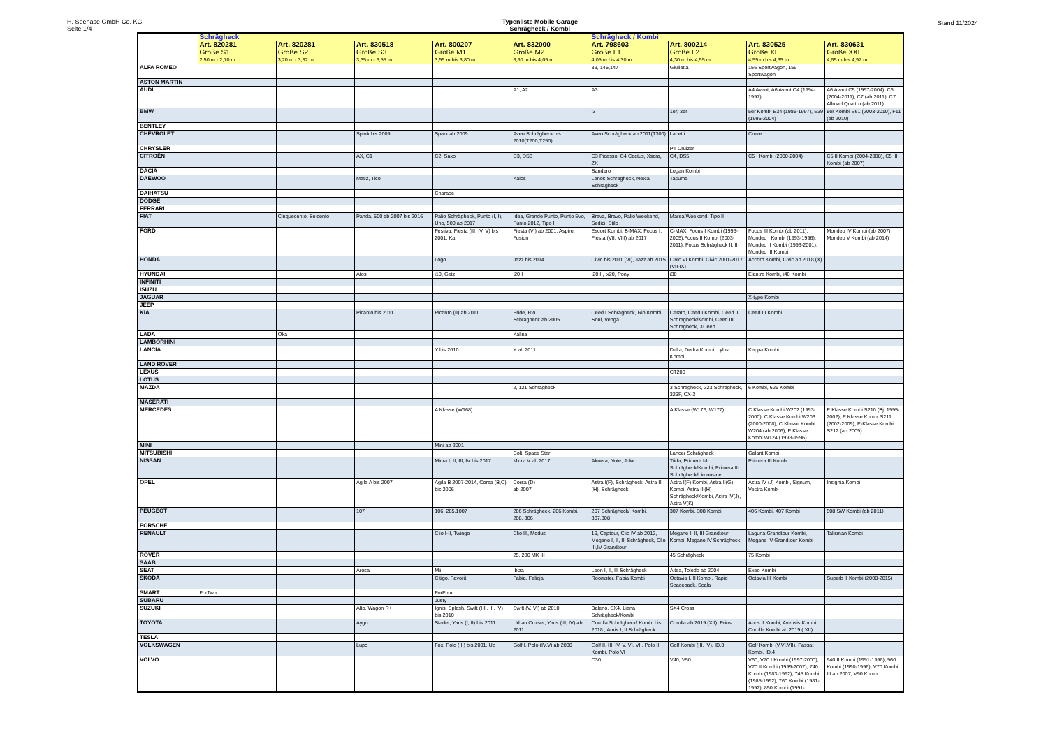H. Seehase GmbH Co. KG
Seite 1/4
Typenliste Mobile Garage
Schrägheck / Kombi
Stand 11/2024
| | Schrägheck | | | | | Schrägheck / Kombi | | | |
| --- | --- | --- | --- | --- | --- | --- | --- | --- | --- |
| | Art. 820281 Größe S1 2,50 m - 2,70 m | Art. 820281 Größe S2 3,20 m - 3,32 m | Art. 830518 Größe S3 3,35 m - 3,55 m | Art. 800207 Größe M1 3,55 m bis 3,80 m | Art. 832000 Größe M2 3,80 m bis 4,05 m | Art. 798603 Größe L1 4,05 m bis 4,30 m | Art. 800214 Größe L2 4,30 m bis 4,55 m | Art. 830525 Größe XL 4,55 m bis 4,85 m | Art. 830631 Größe XXL 4,85 m bis 4,97 m |
| ALFA ROMEO | | | | | | 33, 145,147 | Giulietta | 156 Sportwagon, 159 Sportwagon | |
| ASTON MARTIN | | | | | | | | | |
| AUDI | | | | | A1, A2 | A3 | | A4 Avant, A6 Avant C4 (1994-1997) | A6 Avant C5 (1997-2004), C6 (2004-2011), C7 (ab 2011), C7 Allroad Quattro (ab 2011) |
| BMW | | | | | | i3 | 1er, 3er | 5er Kombi E34 (1988-1997), E39 (1995-2004) | 5er Kombi E61 (2003-2010), F11 (ab 2010) |
| BENTLEY | | | | | | | | | |
| CHEVROLET | | | Spark bis 2009 | Spark ab 2009 | Aveo Schrägheck bis 2010(T200,T250) | Aveo Schrägheck ab 2011(T300) | Lacetti | Cruze | |
| CHRYSLER | | | | | | | PT Cruizer | | |
| CITROËN | | | AX, C1 | C2, Saxo | C3, DS3 | C3 Picasso, C4 Cactus, Xsara, ZX | C4, DS5 | C5 I Kombi (2000-2004) | C5 II Kombi (2004-2008), C5 III Kombi (ab 2007) |
| DACIA | | | | | | Sandero | Logan Kombi | | |
| DAEWOO | | | Matiz, Tico | | Kalos | Lanos Schrägheck, Nexia Schrägheck | Tacuma | | |
| DAIHATSU | | | | Charade | | | | | |
| DODGE | | | | | | | | | |
| FERRARI | | | | | | | | | |
| FIAT | | Cinquecento, Seicento | Panda, 500 ab 2007 bis 2016 | Palio Schrägheck, Punto (I,II), Uno, 500 ab 2017 | Idea, Grande Punto, Punto Evo, Punto 2012, Tipo I | Brava, Bravo, Palio Weekend, Sedici, Stilo | Marea Weekend, Tipo II | | |
| FORD | | | | Festiva, Fiesta (III, IV, V) bis 2001, Ka | Fiesta (VI) ab 2001, Aspire, Fusion | Escort Kombi, B-MAX, Focus I, Fiesta (VII, VIII) ab 2017 | C-MAX, Focus I Kombi (1998-2005),Focus II Kombi (2003-2011), Focus Schrägheck II, III | Focus III Kombi (ab 2011), Mondeo I Kombi (1993-1996), Mondeo II Kombi (1993-2001), Mondeo III Kombi | Mondeo IV Kombi (ab 2007), Mondeo V Kombi (ab 2014) |
| HONDA | | | | Logo | Jazz bis 2014 | Civic bis 2011 (VI), Jazz ab 2015 | Civic VI Kombi, Civic 2001-2017 (VII-IX) | Accord Kombi, Civic ab 2018 (X) | |
| HYUNDAI | | | Atos | i10, Getz | i20 I | i20 II, ix20, Pony | i30 | Elantra Kombi, i40 Kombi | |
| INFINITI | | | | | | | | | |
| ISUZU | | | | | | | | | |
| JAGUAR | | | | | | | | X-type Kombi | |
| JEEP | | | | | | | | | |
| KIA | | | Picanto bis 2011 | Picanto (II) ab 2011 | Pride, Rio Schrägheck ab 2005 | Ceed I Schrägheck, Rio Kombi, Soul, Venga | Cerato, Ceed I Kombi, Ceed II Schrägheck/Kombi, Ceed III Schrägheck, XCeed | Ceed III Kombi | |
| LADA | | Oka | | | Kalina | | | | |
| LAMBORHINI | | | | | | | | | |
| LANCIA | | | | Y bis 2010 | Y ab 2011 | | Delta, Dedra Kombi, Lybra Kombi | Kappa Kombi | |
| LAND ROVER | | | | | | | | | |
| LEXUS | | | | | | | CT200 | | |
| LOTUS | | | | | | | | | |
| MAZDA | | | | | 2, 121 Schrägheck | | 3 Schrägheck, 323 Schrägheck, 323F, CX-3 | 6 Kombi, 626 Kombi | |
| MASERATI | | | | | | | | | |
| MERCEDES | | | | A Klasse (W168) | | | A Klasse (W176, W177) | C Klasse Kombi W202 (1993-2000), C Klasse Kombi W203 (2000-2008), C Klasse Kombi W204 (ab 2006), E Klasse Kombi W124 (1993-1996) | E Klasse Kombi S210 (Bj. 1995-2002), E Klasse Kombi S211 (2002-2009), E-Klasse Kombi S212 (ab 2009) |
| MINI | | | | Mini ab 2001 | | | | | |
| MITSUBISHI | | | | | Colt, Space Star | | Lancer Schrägheck | Galant Kombi | |
| NISSAN | | | | Micra I, II, III, IV bis 2017 | Micra V ab 2017 | Almera, Note, Juke | Tiida, Primera I-II Schrägheck/Kombi, Primera III Schrägheck/Limousine | Primera III Kombi | |
| OPEL | | | Agila A bis 2007 | Agila B 2007-2014, Corsa (B,C) bis 2006 | Corsa (D) ab 2007 | Astra I(F), Schrägheck, Astra III (H), Schrägheck | Astra I(F) Kombi, Astra II(G) Kombi, Astra III(H) Schrägheck/Kombi, Astra IV(J), Astra V(K) | Astra IV (J) Kombi, Signum, Vectra Kombi | Insignia Kombi |
| PEUGEOT | | | 107 | 106, 205,1007 | 206 Schrägheck, 206 Kombi, 208, 306 | 207 Schrägheck/ Kombi, 307,308 | 307 Kombi, 308 Kombi | 406 Kombi, 407 Kombi | 508 SW Kombi (ab 2011) |
| PORSCHE | | | | | | | | | |
| RENAULT | | | | Clio I-II, Twingo | Clio III, Modus | 19, Captour, Clio IV ab 2012, Megane I, II, III Schrägheck, Clio III,IV Grandtour | Megane I, II, III Grandtour Kombi, Megane IV Schrägheck | Laguna Grandtour Kombi, Megane IV Grandtour Kombi | Talisman Kombi |
| ROVER | | | | | 25, 200 MK III | | 45 Schrägheck | 75 Kombi | |
| SAAB | | | | | | | | | |
| SEAT | | | Arosa | Mii | Ibiza | Leon I, II, III Schrägheck | Altea, Toledo ab 2004 | Exeo Kombi | |
| ŠKODA | | | | Citigo, Favorit | Fabia, Felicja | Roomster, Fabia Kombi | Octavia I, II Kombi, Rapid Spaceback, Scala | Octavia III Kombi | Superb II Kombi (2008-2015) |
| SMART | ForTwo | | | ForFour | | | | | |
| SUBARU | | | | Justy | | | | | |
| SUZUKI | | | Alto, Wagon R+ | Ignis, Splash, Swift (I,II, III, IV) bis 2010 | Swift (V, VI) ab 2010 | Baleno, SX4, Liana Schrägheck/Kombi | SX4 Cross | | |
| TOYOTA | | | Aygo | Starlet, Yaris (I, II) bis 2011 | Urban Cruiser, Yaris (III, IV) ab 2011 | Corolla Schrägheck/ Kombi bis 2018 , Auris I, II Schrägheck | Corolla ab 2019 (XII), Prius | Auris II Kombi, Avensis Kombi, Corolla Kombi ab 2019 ( XII) | |
| TESLA | | | | | | | | | |
| VOLKSWAGEN | | | Lupo | Fox, Polo (III) bis 2001, Up | Golf I, Polo (IV,V) ab 2000 | Golf II, III, IV, V, VI, VII, Polo III Kombi, Polo VI | Golf Kombi (III, IV), ID.3 | Golf Kombi (V,VI,VII), Passat Kombi, ID.4 | |
| VOLVO | | | | | | C30 | V40, V50 | V60, V70 I Kombi (1997-2000), V70 II Kombi (1999-2007), 740 Kombi (1983-1992), 745 Kombi (1985-1992), 760 Kombi (1981-1992), 850 Kombi (1991- | 940 II Kombi (1991-1998), 960 Kombi (1990-1996), V70 Kombi III ab 2007, V90 Kombi |